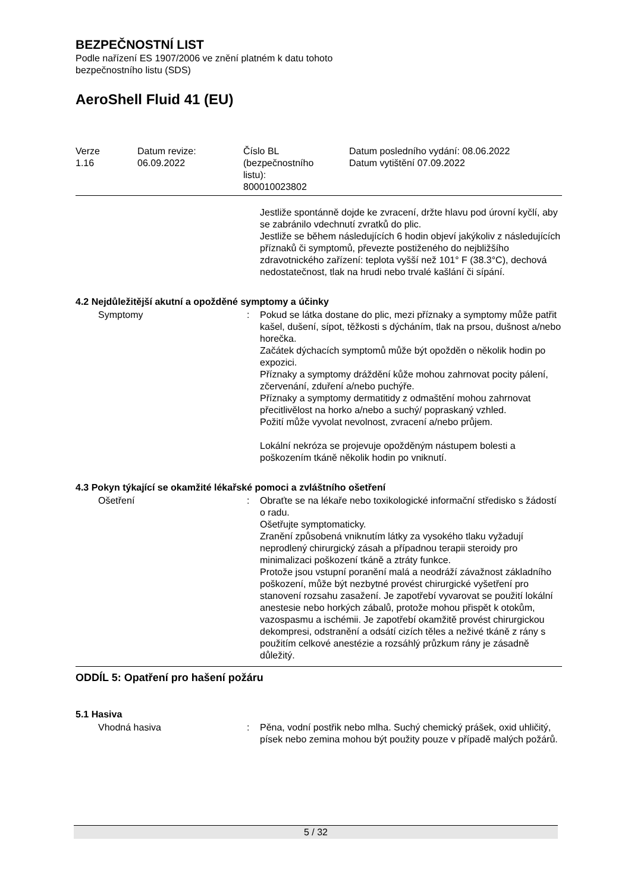BEZPEČNOSTNÍ LIST
Podle nařízení ES 1907/2006 ve znění platném k datu tohoto
bezpečnostního listu (SDS)
AeroShell Fluid 41 (EU)
Verze
1.16
Datum revize:
06.09.2022
Číslo BL
(bezpečnostního
listu):
800010023802
Datum posledního vydání: 08.06.2022
Datum vytištění 07.09.2022
Jestliže spontánně dojde ke zvracení, držte hlavu pod úrovní kyčlí, aby se zabránilo vdechnutí zvratků do plic.
Jestliže se během následujících 6 hodin objeví jakýkoliv z následujících příznaků či symptomů, převezte postiženého do nejbližšího zdravotnického zařízení: teplota vyšší než 101° F (38.3°C), dechová nedostatečnost, tlak na hrudi nebo trvalé kašlání či sípání.
4.2 Nejdůležitější akutní a opožděné symptomy a účinky
Symptomy : Pokud se látka dostane do plic, mezi příznaky a symptomy může patřit kašel, dušení, sípot, těžkosti s dýcháním, tlak na prsou, dušnost a/nebo horečka.
Začátek dýchacích symptomů může být opožděn o několik hodin po expozici.
Příznaky a symptomy dráždění kůže mohou zahrnovat pocity pálení, zčervenání, zduření a/nebo puchýře.
Příznaky a symptomy dermatitidy z odmaštění mohou zahrnovat přecitlivělost na horko a/nebo a suchý/ popraskaný vzhled.
Požití může vyvolat nevolnost, zvracení a/nebo průjem.
Lokální nekróza se projevuje opožděným nástupem bolesti a poškozením tkáně několik hodin po vniknutí.
4.3 Pokyn týkající se okamžité lékařské pomoci a zvláštního ošetření
Ošetření : Obraťte se na lékaře nebo toxikologické informační středisko s žádostí o radu.
Ošetřujte symptomaticky.
Zranění způsobená vniknutím látky za vysokého tlaku vyžadují neprodlený chirurgický zásah a případnou terapii steroidy pro minimalizaci poškození tkáně a ztráty funkce.
Protože jsou vstupní poranění malá a neodráží závažnost základního poškození, může být nezbytné provést chirurgické vyšetření pro stanovení rozsahu zasažení. Je zapotřebí vyvarovat se použití lokální anestesie nebo horkých zábalů, protože mohou přispět k otokům, vazospasmu a ischémii. Je zapotřebí okamžitě provést chirurgickou dekompresi, odstranění a odsátí cizích těles a neživé tkáně z rány s použitím celkové anestézie a rozsáhlý průzkum rány je zásadně důležitý.
ODDÍL 5: Opatření pro hašení požáru
5.1 Hasiva
Vhodná hasiva : Pěna, vodní postřik nebo mlha. Suchý chemický prášek, oxid uhličitý, písek nebo zemina mohou být použity pouze v případě malých požárů.
5 / 32